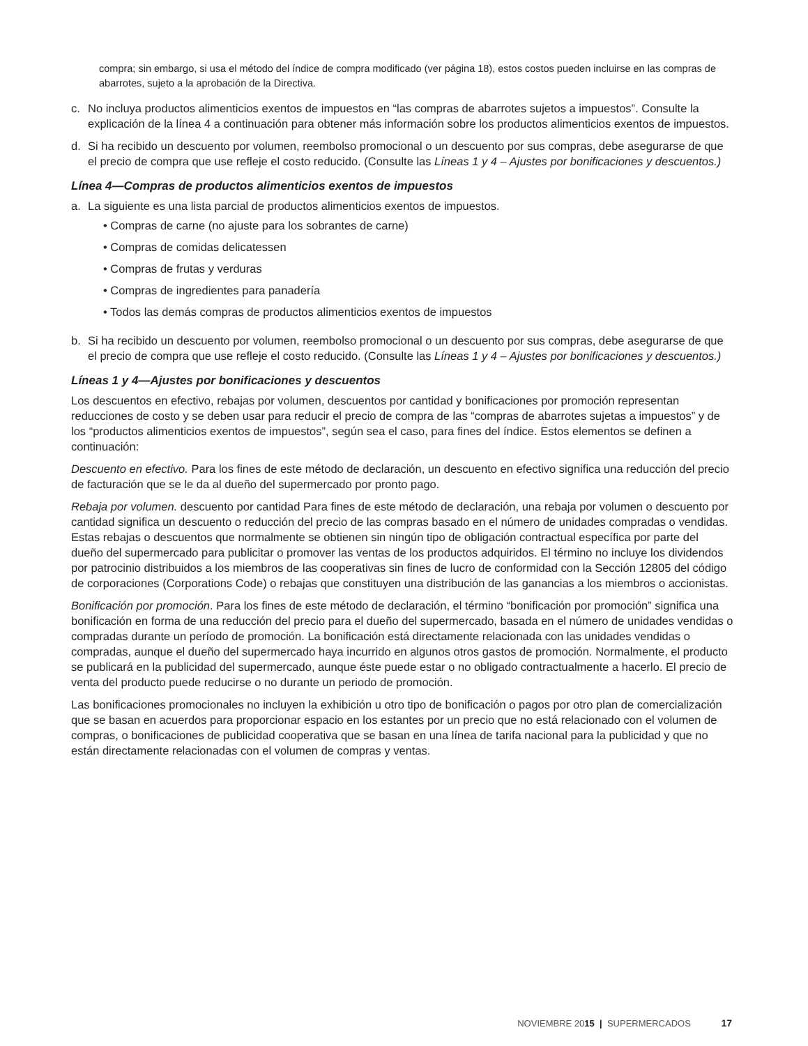compra; sin embargo, si usa el método del índice de compra modificado (ver página 18), estos costos pueden incluirse en las compras de abarrotes, sujeto a la aprobación de la Directiva.
c. No incluya productos alimenticios exentos de impuestos en “las compras de abarrotes sujetos a impuestos”. Consulte la explicación de la línea 4 a continuación para obtener más información sobre los productos alimenticios exentos de impuestos.
d. Si ha recibido un descuento por volumen, reembolso promocional o un descuento por sus compras, debe asegurarse de que el precio de compra que use refleje el costo reducido. (Consulte las Líneas 1 y 4 – Ajustes por bonificaciones y descuentos.)
Línea 4—Compras de productos alimenticios exentos de impuestos
a. La siguiente es una lista parcial de productos alimenticios exentos de impuestos.
• Compras de carne (no ajuste para los sobrantes de carne)
• Compras de comidas delicatessen
• Compras de frutas y verduras
• Compras de ingredientes para panadería
• Todos las demás compras de productos alimenticios exentos de impuestos
b. Si ha recibido un descuento por volumen, reembolso promocional o un descuento por sus compras, debe asegurarse de que el precio de compra que use refleje el costo reducido. (Consulte las Líneas 1 y 4 – Ajustes por bonificaciones y descuentos.)
Líneas 1 y 4—Ajustes por bonificaciones y descuentos
Los descuentos en efectivo, rebajas por volumen, descuentos por cantidad y bonificaciones por promoción representan reducciones de costo y se deben usar para reducir el precio de compra de las “compras de abarrotes sujetas a impuestos” y de los “productos alimenticios exentos de impuestos”, según sea el caso, para fines del índice. Estos elementos se definen a continuación:
Descuento en efectivo. Para los fines de este método de declaración, un descuento en efectivo significa una reducción del precio de facturación que se le da al dueño del supermercado por pronto pago.
Rebaja por volumen. descuento por cantidad Para fines de este método de declaración, una rebaja por volumen o descuento por cantidad significa un descuento o reducción del precio de las compras basado en el número de unidades compradas o vendidas. Estas rebajas o descuentos que normalmente se obtienen sin ningún tipo de obligación contractual específica por parte del dueño del supermercado para publicitar o promover las ventas de los productos adquiridos. El término no incluye los dividendos por patrocinio distribuidos a los miembros de las cooperativas sin fines de lucro de conformidad con la Sección 12805 del código de corporaciones (Corporations Code) o rebajas que constituyen una distribución de las ganancias a los miembros o accionistas.
Bonificación por promoción. Para los fines de este método de declaración, el término “bonificación por promoción” significa una bonificación en forma de una reducción del precio para el dueño del supermercado, basada en el número de unidades vendidas o compradas durante un período de promoción. La bonificación está directamente relacionada con las unidades vendidas o compradas, aunque el dueño del supermercado haya incurrido en algunos otros gastos de promoción. Normalmente, el producto se publicará en la publicidad del supermercado, aunque éste puede estar o no obligado contractualmente a hacerlo. El precio de venta del producto puede reducirse o no durante un periodo de promoción.
Las bonificaciones promocionales no incluyen la exhibición u otro tipo de bonificación o pagos por otro plan de comercialización que se basan en acuerdos para proporcionar espacio en los estantes por un precio que no está relacionado con el volumen de compras, o bonificaciones de publicidad cooperativa que se basan en una línea de tarifa nacional para la publicidad y que no están directamente relacionadas con el volumen de compras y ventas.
NOVIEMBRE 20 15 | SUPERMERCADOS 17